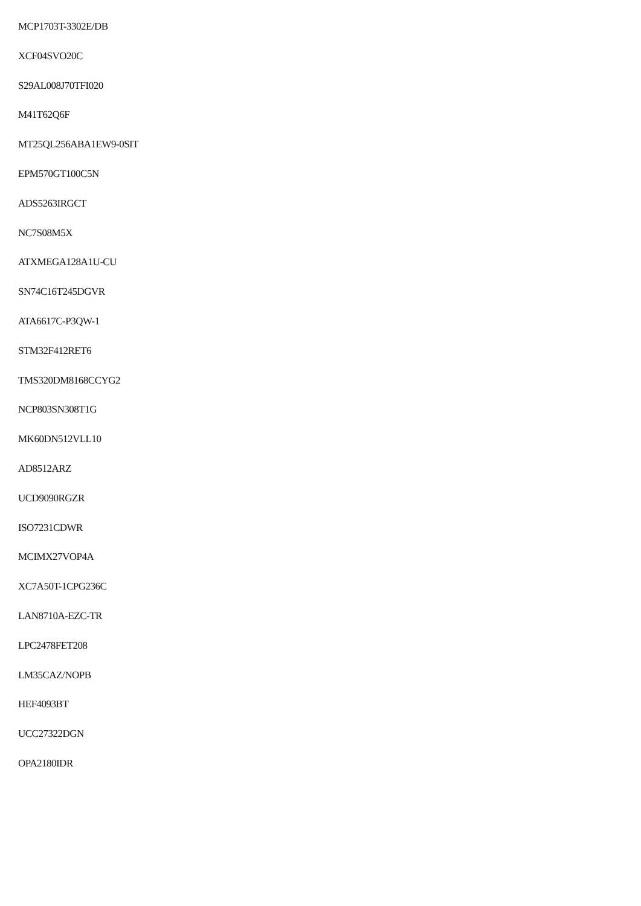MCP1703T-3302E/DB
XCF04SVO20C
S29AL008J70TFI020
M41T62Q6F
MT25QL256ABA1EW9-0SIT
EPM570GT100C5N
ADS5263IRGCT
NC7S08M5X
ATXMEGA128A1U-CU
SN74C16T245DGVR
ATA6617C-P3QW-1
STM32F412RET6
TMS320DM8168CCYG2
NCP803SN308T1G
MK60DN512VLL10
AD8512ARZ
UCD9090RGZR
ISO7231CDWR
MCIMX27VOP4A
XC7A50T-1CPG236C
LAN8710A-EZC-TR
LPC2478FET208
LM35CAZ/NOPB
HEF4093BT
UCC27322DGN
OPA2180IDR